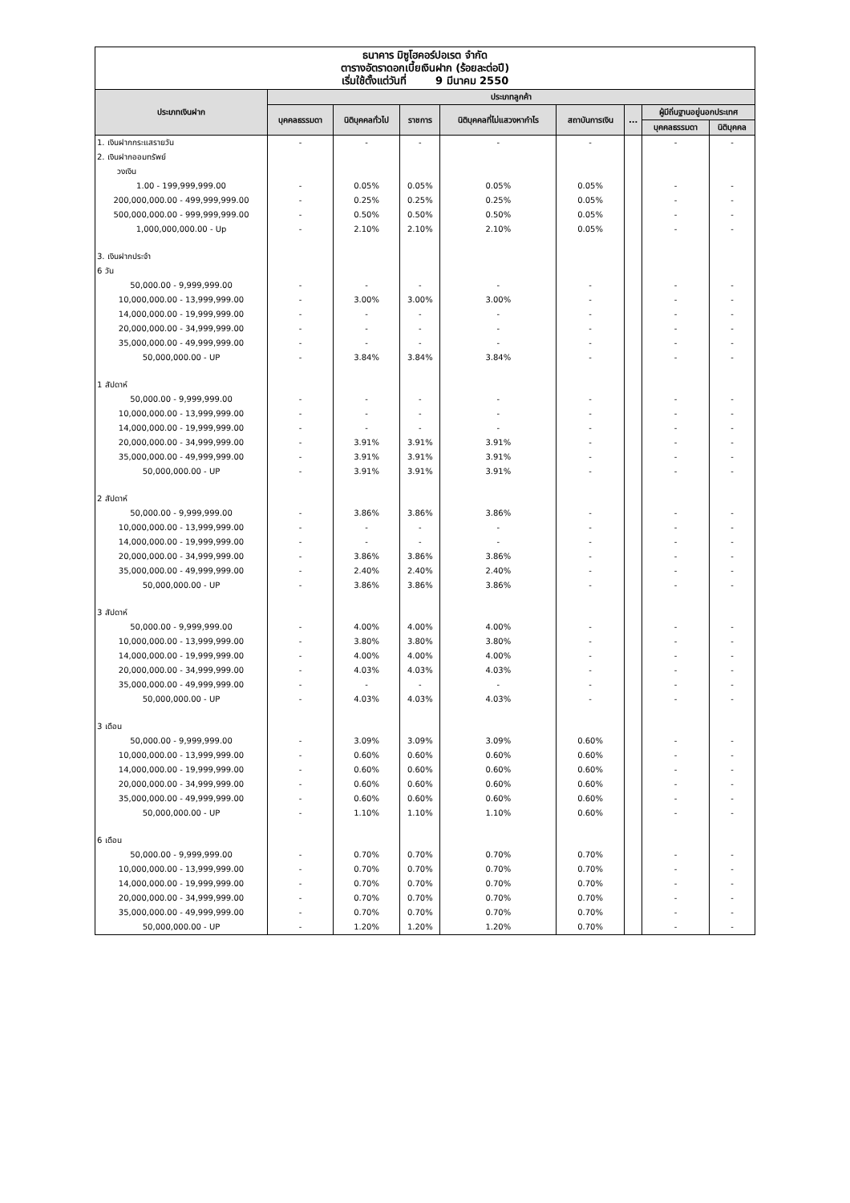ธนาคาร มิซูโฮคอร์ปอเรต จำกัด
ตารางอัตราดอกเบี้ยเงินฝาก (ร้อยละต่อปี)
เริ่มใช้ตั้งแต่วันที่ 9 มีนาคม 2550
| ประเภทเงินฝาก | ประเภทลูกค้า | | | | | | | |
| --- | --- | --- | --- | --- | --- | --- | --- | --- |
| | บุคคลธรรมดา | นิติบุคคลทั่วไป | ราชการ | นิติบุคคลที่ไม่แสวงหากำไร | สถาบันการเงิน | ... | ผู้มีถิ่นฐานอยู่นอกประเทศ | |
| | | | | | | | บุคคลธรรมดา | นิติบุคคล |
| 1. เงินฝากกระแสรายวัน | - | - | - | - | - | | - | - |
| 2. เงินฝากออมทรัพย์ | | | | | | | | |
| วงเงิน | | | | | | | | |
| 1.00 - 199,999,999.00 | - | 0.05% | 0.05% | 0.05% | 0.05% | | - | - |
| 200,000,000.00 - 499,999,999.00 | - | 0.25% | 0.25% | 0.25% | 0.05% | | - | - |
| 500,000,000.00 - 999,999,999.00 | - | 0.50% | 0.50% | 0.50% | 0.05% | | - | - |
| 1,000,000,000.00 - Up | - | 2.10% | 2.10% | 2.10% | 0.05% | | - | - |
| 3. เงินฝากประจำ | | | | | | | | |
| 6 วัน | | | | | | | | |
| 50,000.00 - 9,999,999.00 | - | - | - | - | - | | - | - |
| 10,000,000.00 - 13,999,999.00 | - | 3.00% | 3.00% | 3.00% | - | | - | - |
| 14,000,000.00 - 19,999,999.00 | - | - | - | - | - | | - | - |
| 20,000,000.00 - 34,999,999.00 | - | - | - | - | - | | - | - |
| 35,000,000.00 - 49,999,999.00 | - | - | - | - | - | | - | - |
| 50,000,000.00 - UP | - | 3.84% | 3.84% | 3.84% | - | | - | - |
| 1 สัปดาห์ | | | | | | | | |
| 50,000.00 - 9,999,999.00 | - | - | - | - | - | | - | - |
| 10,000,000.00 - 13,999,999.00 | - | - | - | - | - | | - | - |
| 14,000,000.00 - 19,999,999.00 | - | - | - | - | - | | - | - |
| 20,000,000.00 - 34,999,999.00 | - | 3.91% | 3.91% | 3.91% | - | | - | - |
| 35,000,000.00 - 49,999,999.00 | - | 3.91% | 3.91% | 3.91% | - | | - | - |
| 50,000,000.00 - UP | - | 3.91% | 3.91% | 3.91% | - | | - | - |
| 2 สัปดาห์ | | | | | | | | |
| 50,000.00 - 9,999,999.00 | - | 3.86% | 3.86% | 3.86% | - | | - | - |
| 10,000,000.00 - 13,999,999.00 | - | - | - | - | - | | - | - |
| 14,000,000.00 - 19,999,999.00 | - | - | - | - | - | | - | - |
| 20,000,000.00 - 34,999,999.00 | - | 3.86% | 3.86% | 3.86% | - | | - | - |
| 35,000,000.00 - 49,999,999.00 | - | 2.40% | 2.40% | 2.40% | - | | - | - |
| 50,000,000.00 - UP | - | 3.86% | 3.86% | 3.86% | - | | - | - |
| 3 สัปดาห์ | | | | | | | | |
| 50,000.00 - 9,999,999.00 | - | 4.00% | 4.00% | 4.00% | - | | - | - |
| 10,000,000.00 - 13,999,999.00 | - | 3.80% | 3.80% | 3.80% | - | | - | - |
| 14,000,000.00 - 19,999,999.00 | - | 4.00% | 4.00% | 4.00% | - | | - | - |
| 20,000,000.00 - 34,999,999.00 | - | 4.03% | 4.03% | 4.03% | - | | - | - |
| 35,000,000.00 - 49,999,999.00 | - | - | - | - | - | | - | - |
| 50,000,000.00 - UP | - | 4.03% | 4.03% | 4.03% | - | | - | - |
| 3 เดือน | | | | | | | | |
| 50,000.00 - 9,999,999.00 | - | 3.09% | 3.09% | 3.09% | 0.60% | | - | - |
| 10,000,000.00 - 13,999,999.00 | - | 0.60% | 0.60% | 0.60% | 0.60% | | - | - |
| 14,000,000.00 - 19,999,999.00 | - | 0.60% | 0.60% | 0.60% | 0.60% | | - | - |
| 20,000,000.00 - 34,999,999.00 | - | 0.60% | 0.60% | 0.60% | 0.60% | | - | - |
| 35,000,000.00 - 49,999,999.00 | - | 0.60% | 0.60% | 0.60% | 0.60% | | - | - |
| 50,000,000.00 - UP | - | 1.10% | 1.10% | 1.10% | 0.60% | | - | - |
| 6 เดือน | | | | | | | | |
| 50,000.00 - 9,999,999.00 | - | 0.70% | 0.70% | 0.70% | 0.70% | | - | - |
| 10,000,000.00 - 13,999,999.00 | - | 0.70% | 0.70% | 0.70% | 0.70% | | - | - |
| 14,000,000.00 - 19,999,999.00 | - | 0.70% | 0.70% | 0.70% | 0.70% | | - | - |
| 20,000,000.00 - 34,999,999.00 | - | 0.70% | 0.70% | 0.70% | 0.70% | | - | - |
| 35,000,000.00 - 49,999,999.00 | - | 0.70% | 0.70% | 0.70% | 0.70% | | - | - |
| 50,000,000.00 - UP | - | 1.20% | 1.20% | 1.20% | 0.70% | | - | - |